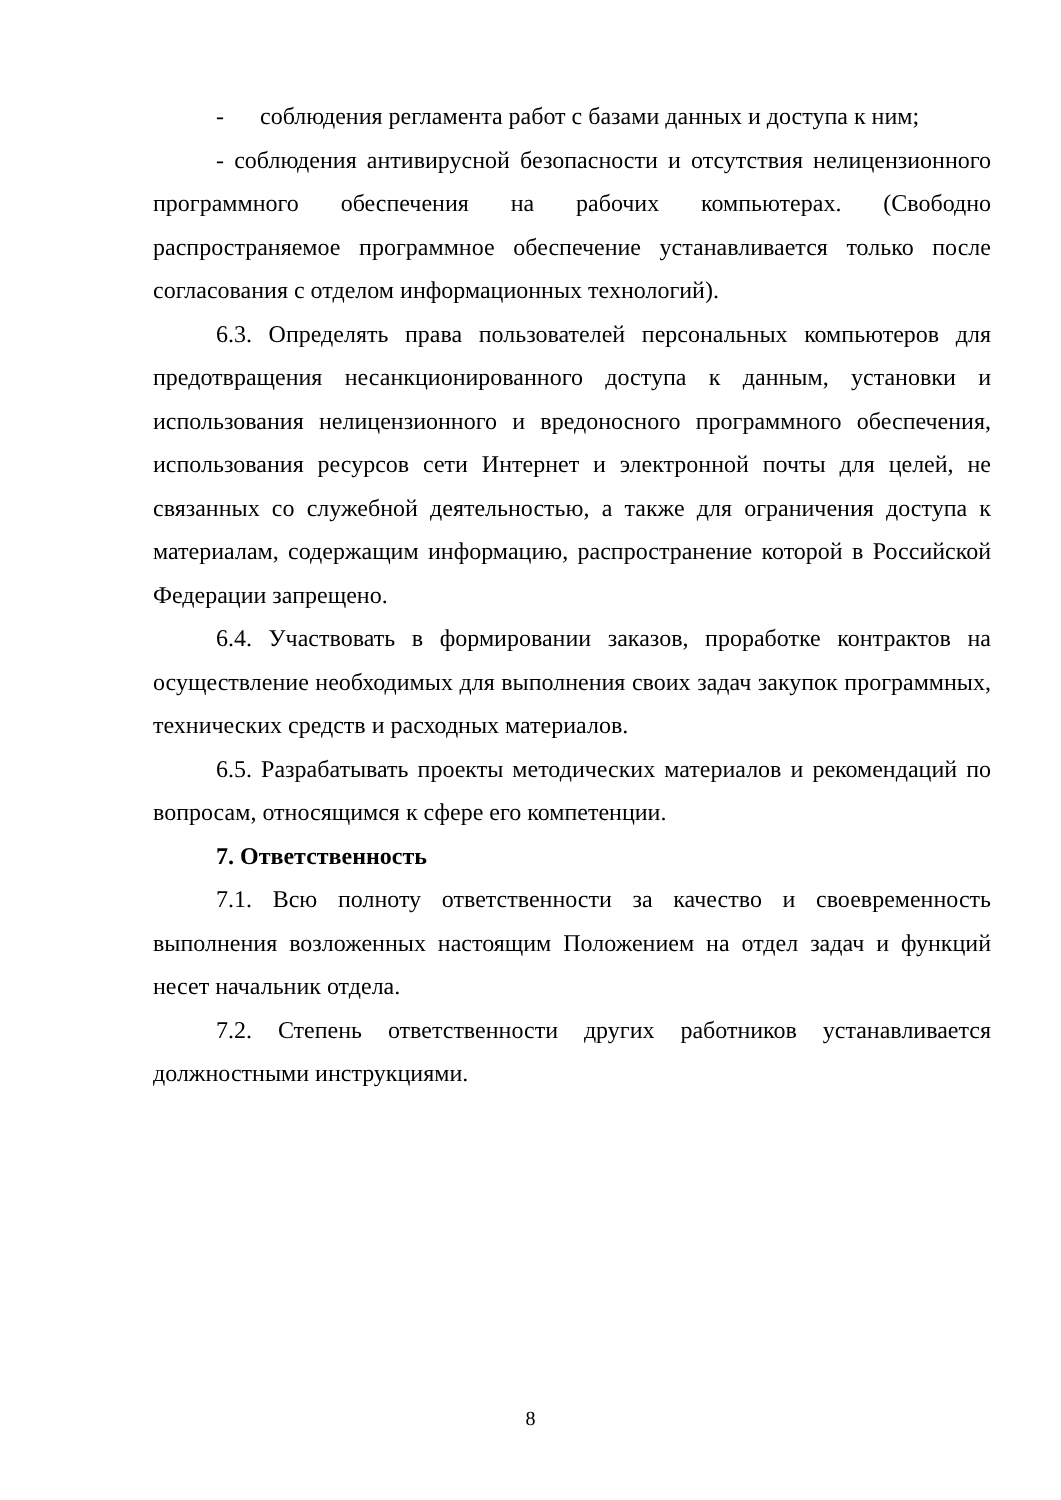- соблюдения регламента работ с базами данных и доступа к ним;
- соблюдения антивирусной безопасности и отсутствия нелицензионного программного обеспечения на рабочих компьютерах. (Свободно распространяемое программное обеспечение устанавливается только после согласования с отделом информационных технологий).
6.3. Определять права пользователей персональных компьютеров для предотвращения несанкционированного доступа к данным, установки и использования нелицензионного и вредоносного программного обеспечения, использования ресурсов сети Интернет и электронной почты для целей, не связанных со служебной деятельностью, а также для ограничения доступа к материалам, содержащим информацию, распространение которой в Российской Федерации запрещено.
6.4. Участвовать в формировании заказов, проработке контрактов на осуществление необходимых для выполнения своих задач закупок программных, технических средств и расходных материалов.
6.5. Разрабатывать проекты методических материалов и рекомендаций по вопросам, относящимся к сфере его компетенции.
7. Ответственность
7.1. Всю полноту ответственности за качество и своевременность выполнения возложенных настоящим Положением на отдел задач и функций несет начальник отдела.
7.2. Степень ответственности других работников устанавливается должностными инструкциями.
8